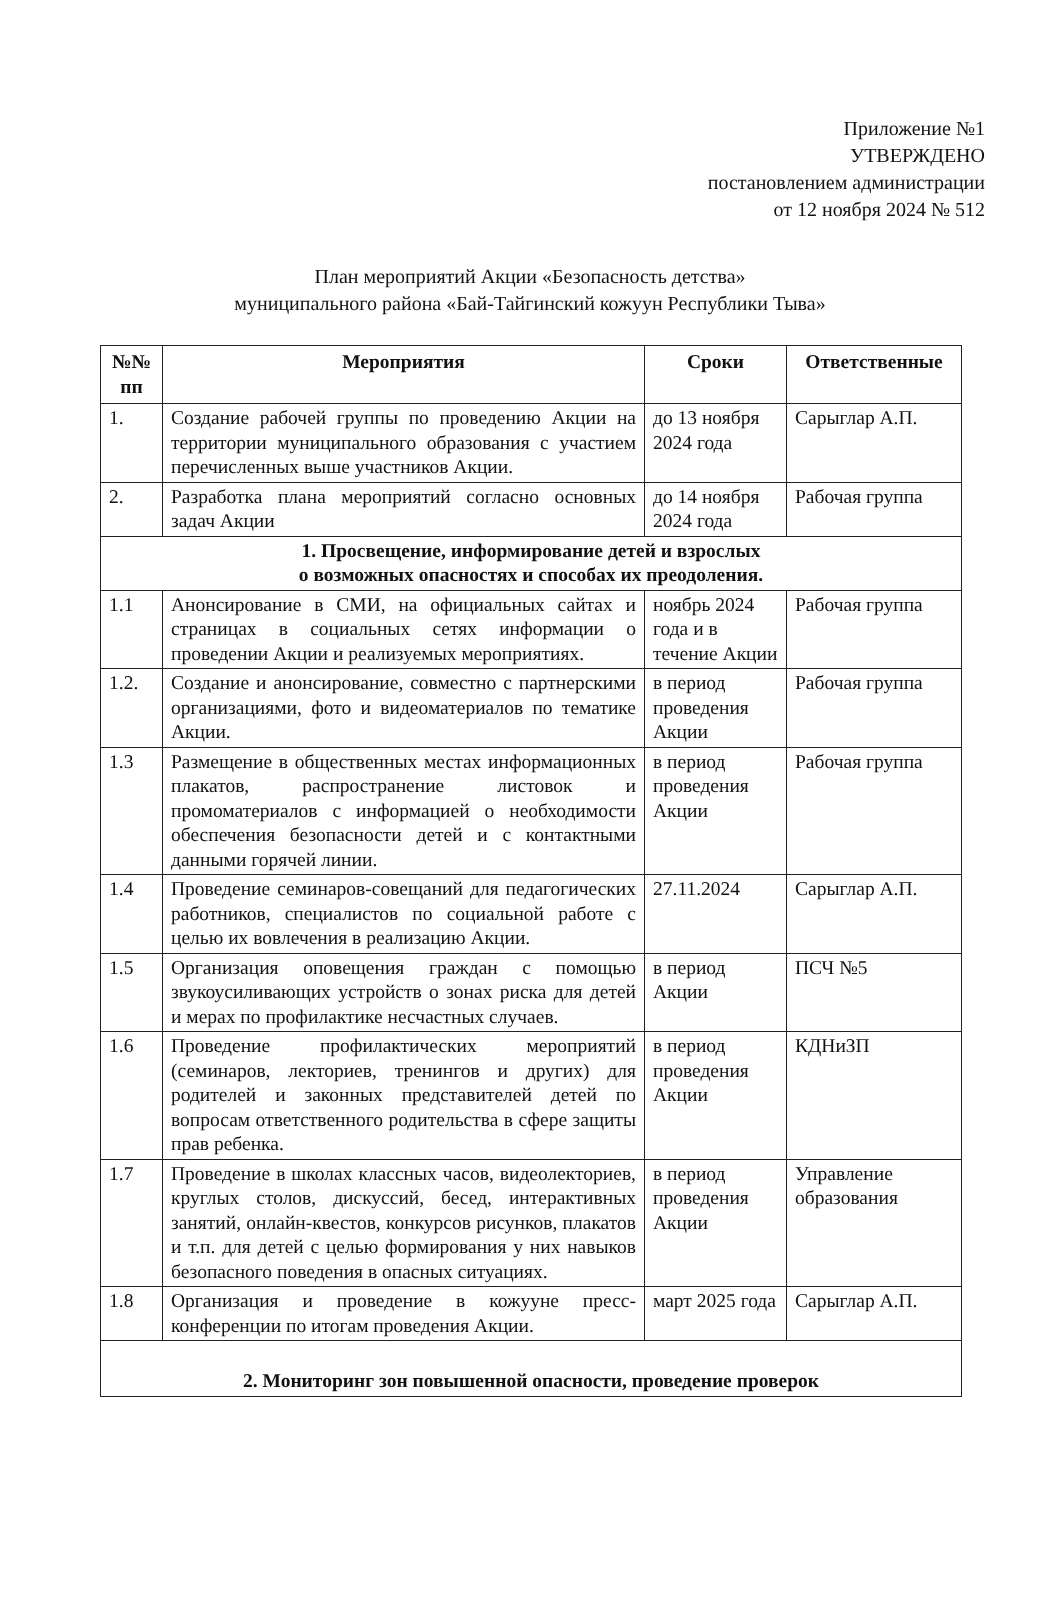Приложение №1
УТВЕРЖДЕНО
постановлением администрации
от 12 ноября 2024 № 512
План мероприятий Акции «Безопасность детства»
муниципального района «Бай-Тайгинский кожуун Республики Тыва»
| №№ пп | Мероприятия | Сроки | Ответственные |
| --- | --- | --- | --- |
| 1. | Создание рабочей группы по проведению Акции на территории муниципального образования с участием перечисленных выше участников Акции. | до 13 ноября 2024 года | Сарыглар А.П. |
| 2. | Разработка плана мероприятий согласно основных задач Акции | до 14 ноября 2024 года | Рабочая группа |
| 1. Просвещение, информирование детей и взрослых о возможных опасностях и способах их преодоления. | | | |
| 1.1 | Анонсирование в СМИ, на официальных сайтах и страницах в социальных сетях информации о проведении Акции и реализуемых мероприятиях. | ноябрь 2024 года и в течение Акции | Рабочая группа |
| 1.2. | Создание и анонсирование, совместно с партнерскими организациями, фото и видеоматериалов по тематике Акции. | в период проведения Акции | Рабочая группа |
| 1.3 | Размещение в общественных местах информационных плакатов, распространение листовок и промоматериалов с информацией о необходимости обеспечения безопасности детей и с контактными данными горячей линии. | в период проведения Акции | Рабочая группа |
| 1.4 | Проведение семинаров-совещаний для педагогических работников, специалистов по социальной работе с целью их вовлечения в реализацию Акции. | 27.11.2024 | Сарыглар А.П. |
| 1.5 | Организация оповещения граждан с помощью звукоусиливающих устройств о зонах риска для детей и мерах по профилактике несчастных случаев. | в период Акции | ПСЧ №5 |
| 1.6 | Проведение профилактических мероприятий (семинаров, лекториев, тренингов и других) для родителей и законных представителей детей по вопросам ответственного родительства в сфере защиты прав ребенка. | в период проведения Акции | КДНиЗП |
| 1.7 | Проведение в школах классных часов, видеолекториев, круглых столов, дискуссий, бесед, интерактивных занятий, онлайн-квестов, конкурсов рисунков, плакатов и т.п. для детей с целью формирования у них навыков безопасного поведения в опасных ситуациях. | в период проведения Акции | Управление образования |
| 1.8 | Организация и проведение в кожууне пресс-конференции по итогам проведения Акции. | март 2025 года | Сарыглар А.П. |
| 2. Мониторинг зон повышенной опасности, проведение проверок | | | |